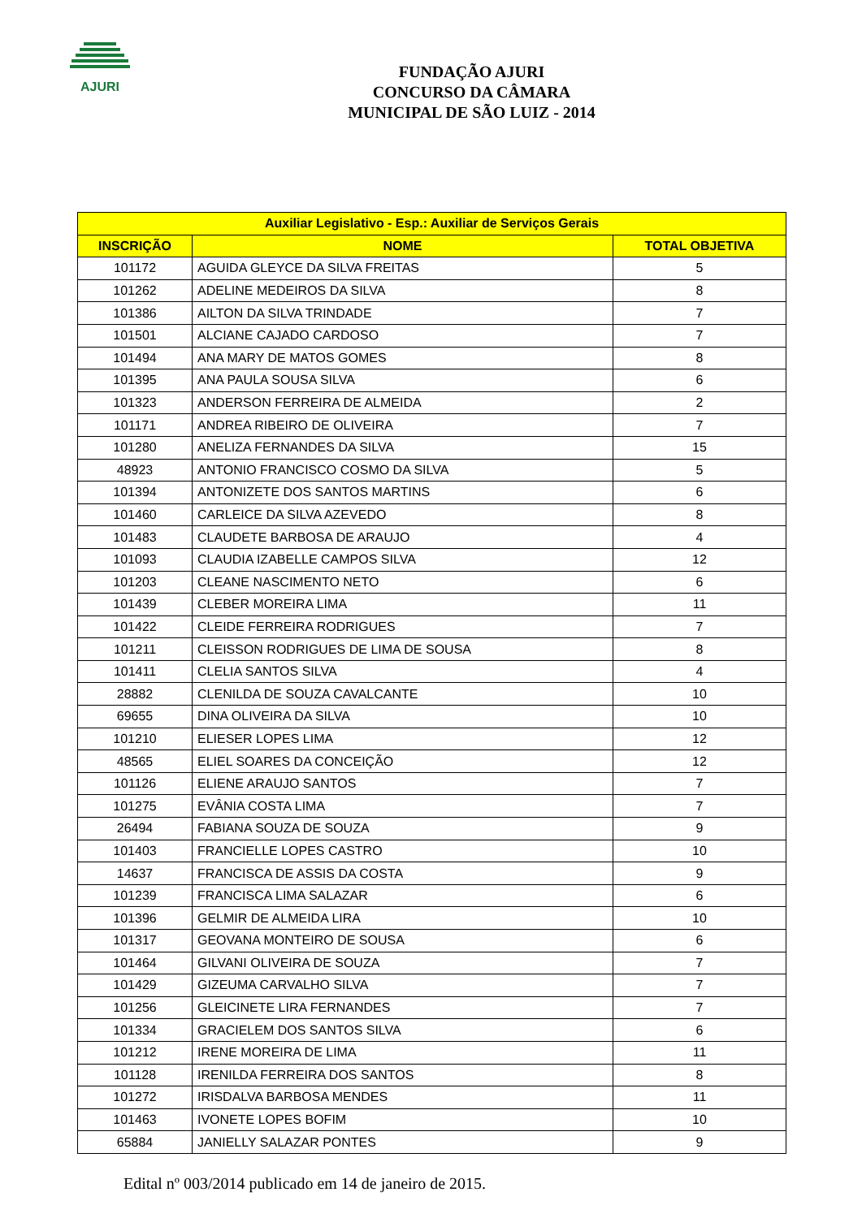AJURI
FUNDAÇÃO AJURI
CONCURSO DA CÂMARA
MUNICIPAL DE SÃO LUIZ - 2014
| Auxiliar Legislativo - Esp.: Auxiliar de Serviços Gerais | | |
| --- | --- | --- |
| INSCRIÇÃO | NOME | TOTAL OBJETIVA |
| 101172 | AGUIDA GLEYCE DA SILVA FREITAS | 5 |
| 101262 | ADELINE MEDEIROS DA SILVA | 8 |
| 101386 | AILTON DA SILVA TRINDADE | 7 |
| 101501 | ALCIANE CAJADO CARDOSO | 7 |
| 101494 | ANA MARY DE MATOS GOMES | 8 |
| 101395 | ANA PAULA SOUSA SILVA | 6 |
| 101323 | ANDERSON FERREIRA DE ALMEIDA | 2 |
| 101171 | ANDREA RIBEIRO DE OLIVEIRA | 7 |
| 101280 | ANELIZA FERNANDES DA SILVA | 15 |
| 48923 | ANTONIO FRANCISCO COSMO DA SILVA | 5 |
| 101394 | ANTONIZETE DOS SANTOS MARTINS | 6 |
| 101460 | CARLEICE DA SILVA AZEVEDO | 8 |
| 101483 | CLAUDETE BARBOSA DE ARAUJO | 4 |
| 101093 | CLAUDIA IZABELLE CAMPOS SILVA | 12 |
| 101203 | CLEANE NASCIMENTO NETO | 6 |
| 101439 | CLEBER MOREIRA LIMA | 11 |
| 101422 | CLEIDE FERREIRA RODRIGUES | 7 |
| 101211 | CLEISSON RODRIGUES DE LIMA DE SOUSA | 8 |
| 101411 | CLELIA SANTOS SILVA | 4 |
| 28882 | CLENILDA DE SOUZA CAVALCANTE | 10 |
| 69655 | DINA OLIVEIRA DA SILVA | 10 |
| 101210 | ELIESER LOPES LIMA | 12 |
| 48565 | ELIEL SOARES DA CONCEIÇÃO | 12 |
| 101126 | ELIENE ARAUJO SANTOS | 7 |
| 101275 | EVÂNIA COSTA LIMA | 7 |
| 26494 | FABIANA SOUZA DE SOUZA | 9 |
| 101403 | FRANCIELLE LOPES CASTRO | 10 |
| 14637 | FRANCISCA DE ASSIS DA COSTA | 9 |
| 101239 | FRANCISCA LIMA SALAZAR | 6 |
| 101396 | GELMIR DE ALMEIDA LIRA | 10 |
| 101317 | GEOVANA MONTEIRO DE SOUSA | 6 |
| 101464 | GILVANI OLIVEIRA DE SOUZA | 7 |
| 101429 | GIZEUMA CARVALHO SILVA | 7 |
| 101256 | GLEICINETE LIRA FERNANDES | 7 |
| 101334 | GRACIELEM DOS SANTOS SILVA | 6 |
| 101212 | IRENE MOREIRA DE LIMA | 11 |
| 101128 | IRENILDA FERREIRA DOS SANTOS | 8 |
| 101272 | IRISDALVA BARBOSA MENDES | 11 |
| 101463 | IVONETE LOPES BOFIM | 10 |
| 65884 | JANIELLY SALAZAR PONTES | 9 |
Edital nº 003/2014 publicado em 14 de janeiro de 2015.